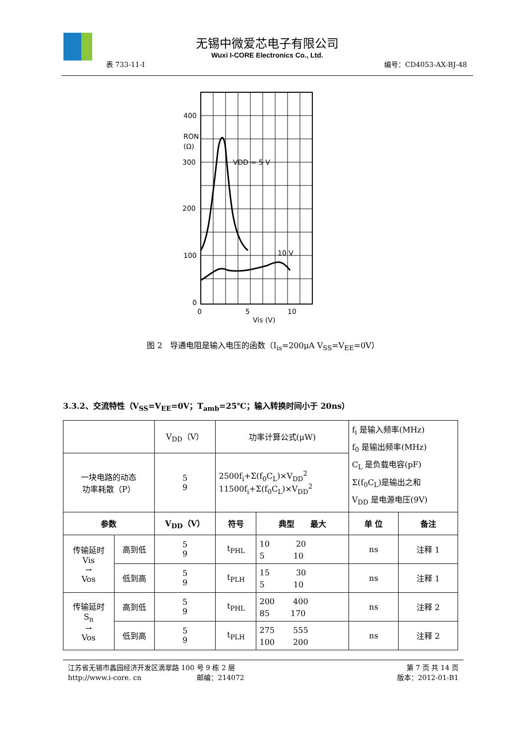无锡中微爱芯电子有限公司
Wuxi I-CORE Electronics Co., Ltd.
表 733-11-I 编号：CD4053-AX-BJ-48
400
RON
(Ω)
300
200
100
0
VDD = 5 V
10 V
0
5
10
Vis (V)
图 2　导通电阻是输入电压的函数（I<sub>is</sub>=200μA V<sub>SS</sub>=V<sub>EE</sub>=0V）
3.3.2、交流特性（V<sub>SS</sub>=V<sub>EE</sub>=0V；T<sub>amb</sub>=25℃；输入转换时间小于 20ns）
| | | V<sub>DD</sub>（V） | 功率计算公式(μW) | | f<sub>i</sub> 是输入频率(MHz) f<sub>0</sub> 是输出频率(MHz) C<sub>L</sub> 是负载电容(pF) Σ(f<sub>0</sub>C<sub>L</sub>)是输出之和 V<sub>DD</sub> 是电源电压(9V) | |
| 一块电路的动态 功率耗散（P） | | 5 9 | 2500f<sub>i</sub>+Σ(f<sub>0</sub>C<sub>L</sub>)×V<sub>DD</sub><sup>2</sup> 11500f<sub>i</sub>+Σ(f<sub>0</sub>C<sub>L</sub>)×V<sub>DD</sub><sup>2</sup> | | | |
| 参数 | | V<sub>DD</sub>（V） | 符号 | 典型 最大 | 单 位 | 备注 |
| 传输延时 Vis → Vos | 高到低 | 5 9 | t<sub>PHL</sub> | 10 20 5 10 | ns | 注释 1 |
| | 低到高 | 5 9 | t<sub>PLH</sub> | 15 30 5 10 | ns | 注释 1 |
| 传输延时 S<sub>n</sub> → Vos | 高到低 | 5 9 | t<sub>PHL</sub> | 200 400 85 170 | ns | 注释 2 |
| | 低到高 | 5 9 | t<sub>PLH</sub> | 275 555 100 200 | ns | 注释 2 |
江苏省无锡市蠡园经济开发区滴翠路 100 号 9 栋 2 层 第 7 页 共 14 页
http://www.i-core. cn　　　　　　　　邮编：214072 版本：2012-01-B1